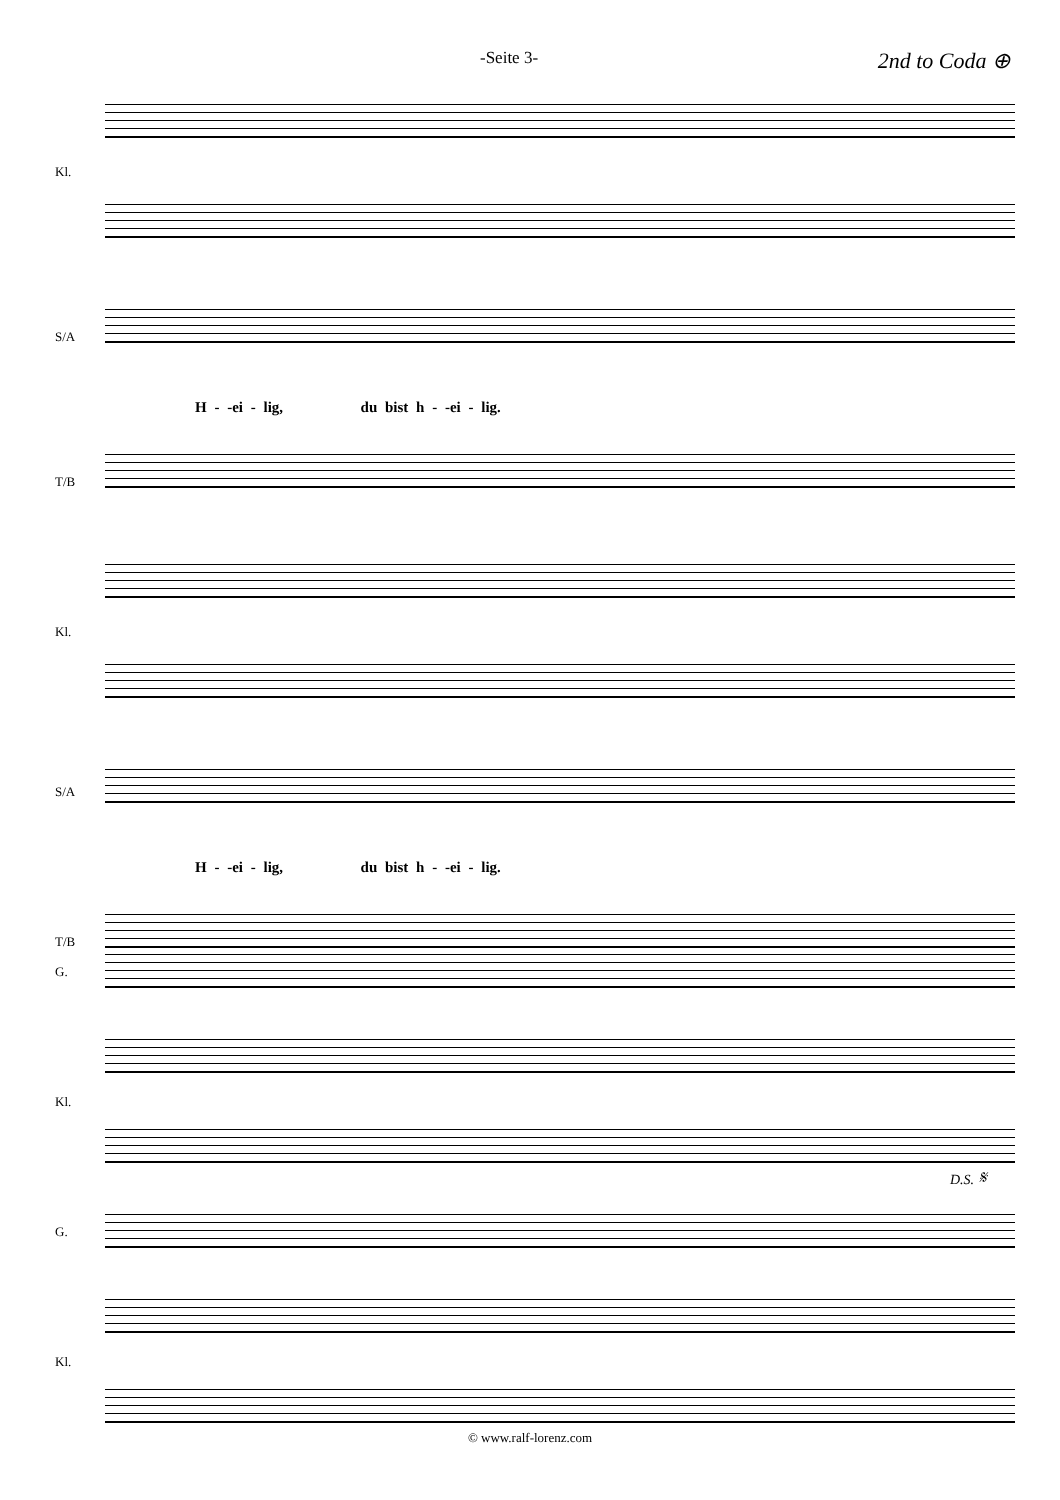-Seite 3- 2nd to Coda ⊕
Kl.
S/A
H - -ei - lig, du bist h - -ei - lig.
T/B
Kl.
S/A
H - -ei - lig, du bist h - -ei - lig.
T/B
G.
Kl.
G.
Kl.
D.S. 𝄋
© www.ralf-lorenz.com